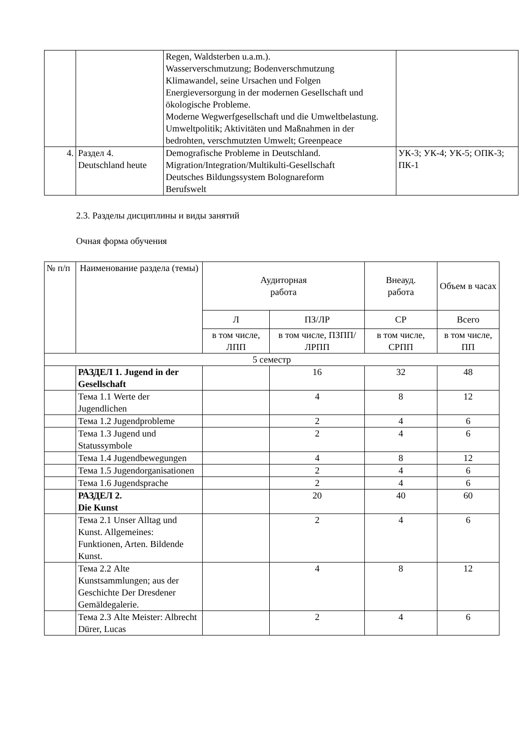| | | Regen, Waldsterben u.a.m.). Wasserverschmutzung; Bodenverschmutzung Klimawandel, seine Ursachen und Folgen Energieversorgung in der modernen Gesellschaft und ökologische Probleme. Moderne Wegwerfgesellschaft und die Umweltbelastung. Umweltpolitik; Aktivitäten und Maßnahmen in der bedrohten, verschmutzten Umwelt; Greenpeace | |
| 4. | Раздел 4. Deutschland heute | Demografische Probleme in Deutschland. Migration/Integration/Multikulti-Gesellschaft Deutsches Bildungssystem Bolognareform Berufswelt | УК-3; УК-4; УК-5; ОПК-3; ПК-1 |
2.3. Разделы дисциплины и виды занятий
Очная форма обучения
| № п/п | Наименование раздела (темы) | Аудиторная работа | | Внеауд. работа | Объем в часах |
| --- | --- | --- | --- | --- | --- |
| | | Л | ПЗ/ЛР | СР | Всего |
| | | в том числе, ЛПП | в том числе, ПЗПП/ЛРПП | в том числе, СРПП | в том числе, ПП |
| 5 семестр | | | | | |
| | РАЗДЕЛ 1. Jugend in der Gesellschaft | | 16 | 32 | 48 |
| | Тема 1.1 Werte der Jugendlichen | | 4 | 8 | 12 |
| | Тема 1.2 Jugendprobleme | | 2 | 4 | 6 |
| | Тема 1.3 Jugend und Statussymbole | | 2 | 4 | 6 |
| | Тема 1.4 Jugendbewegungen | | 4 | 8 | 12 |
| | Тема 1.5 Jugendorganisationen | | 2 | 4 | 6 |
| | Тема 1.6 Jugendsprache | | 2 | 4 | 6 |
| | РАЗДЕЛ 2. Die Kunst | | 20 | 40 | 60 |
| | Тема 2.1 Unser Alltag und Kunst. Allgemeines: Funktionen, Arten. Bildende Kunst. | | 2 | 4 | 6 |
| | Тема 2.2 Alte Kunstsammlungen; aus der Geschichte Der Dresdener Gemäldegalerie. | | 4 | 8 | 12 |
| | Тема 2.3 Alte Meister: Albrecht Dürer, Lucas | | 2 | 4 | 6 |